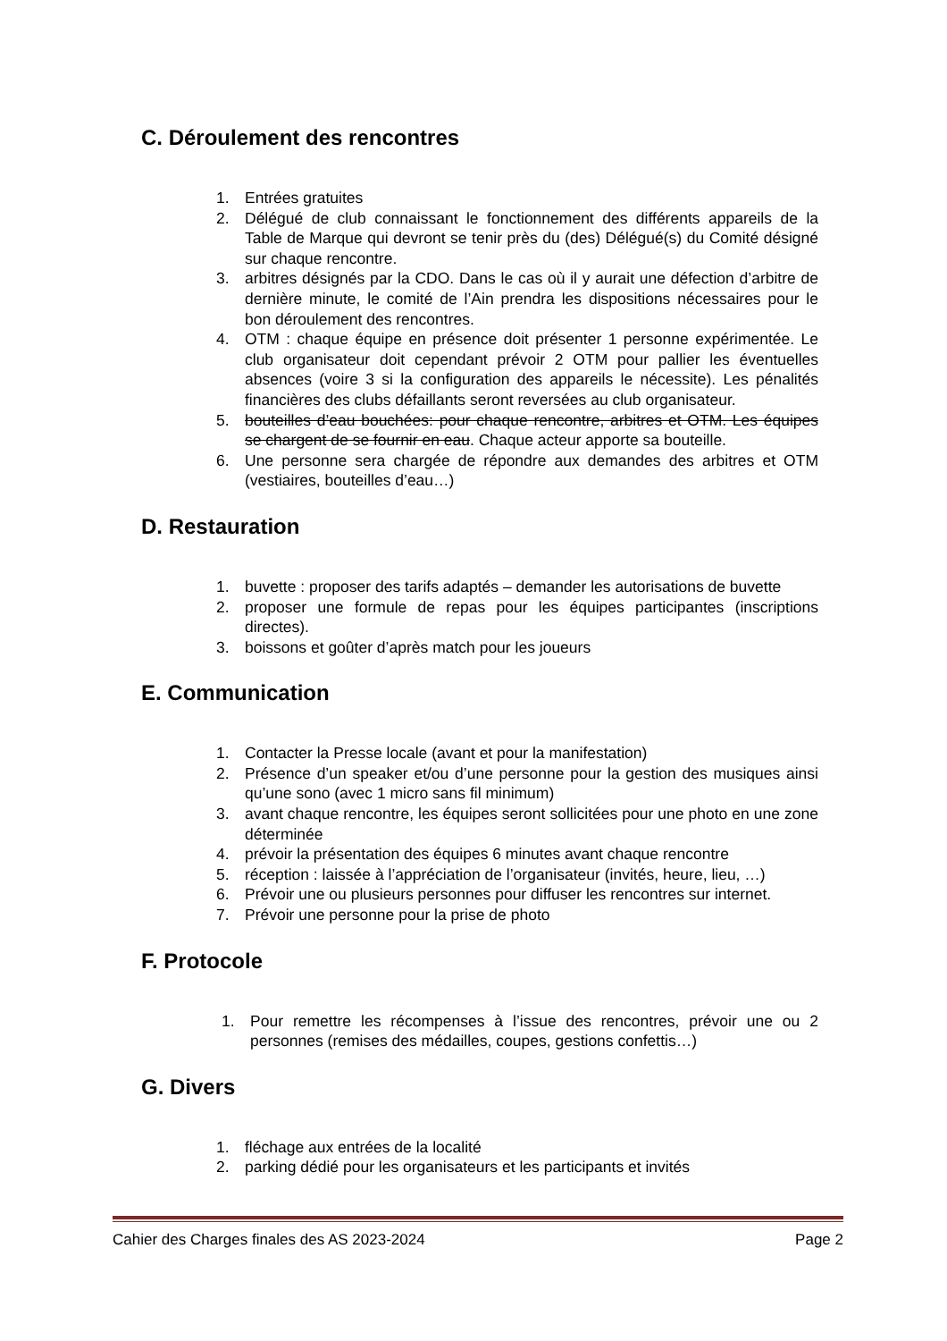C. Déroulement des rencontres
1. Entrées gratuites
2. Délégué de club connaissant le fonctionnement des différents appareils de la Table de Marque qui devront se tenir près du (des) Délégué(s) du Comité désigné sur chaque rencontre.
3. arbitres désignés par la CDO. Dans le cas où il y aurait une défection d’arbitre de dernière minute, le comité de l’Ain prendra les dispositions nécessaires pour le bon déroulement des rencontres.
4. OTM : chaque équipe en présence doit présenter 1 personne expérimentée. Le club organisateur doit cependant prévoir 2 OTM pour pallier les éventuelles absences (voire 3 si la configuration des appareils le nécessite). Les pénalités financières des clubs défaillants seront reversées au club organisateur.
5. bouteilles d’eau bouchées: pour chaque rencontre, arbitres et OTM. Les équipes se chargent de se fournir en eau. Chaque acteur apporte sa bouteille.
6. Une personne sera chargée de répondre aux demandes des arbitres et OTM (vestiaires, bouteilles d’eau…)
D. Restauration
1. buvette : proposer des tarifs adaptés – demander les autorisations de buvette
2. proposer une formule de repas pour les équipes participantes (inscriptions directes).
3. boissons et goûter d’après match pour les joueurs
E. Communication
1. Contacter la Presse locale (avant et pour la manifestation)
2. Présence d’un speaker et/ou d’une personne pour la gestion des musiques ainsi qu’une sono (avec 1 micro sans fil minimum)
3. avant chaque rencontre, les équipes seront sollicitées pour une photo en une zone déterminée
4. prévoir la présentation des équipes 6 minutes avant chaque rencontre
5. réception : laissée à l’appréciation de l’organisateur (invités, heure, lieu, …)
6. Prévoir une ou plusieurs personnes pour diffuser les rencontres sur internet.
7. Prévoir une personne pour la prise de photo
F. Protocole
1. Pour remettre les récompenses à l’issue des rencontres, prévoir une ou 2 personnes (remises des médailles, coupes, gestions confettis…)
G. Divers
1. fléchage aux entrées de la localité
2. parking dédié pour les organisateurs et les participants et invités
Cahier des Charges finales des AS 2023-2024 Page 2